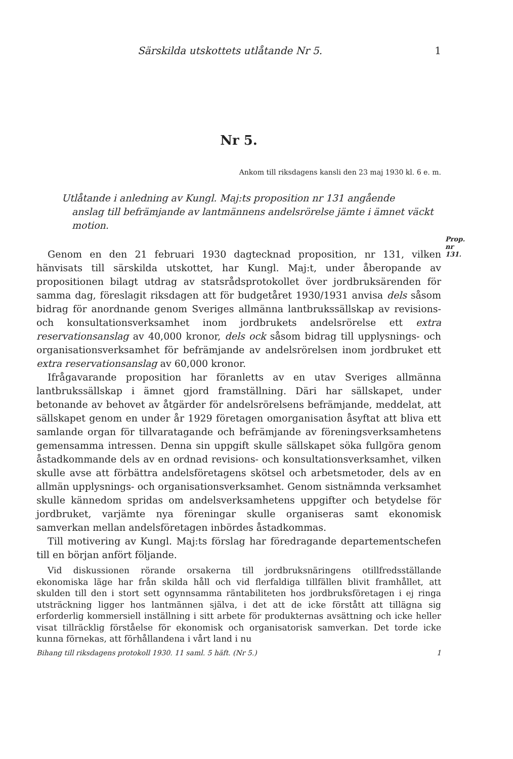Särskilda utskottets utlåtande Nr 5. 1
Nr 5.
Ankom till riksdagens kansli den 23 maj 1930 kl. 6 e. m.
Utlåtande i anledning av Kungl. Maj:ts proposition nr 131 angående
anslag till befrämjande av lantmännens andelsrörelse jämte i ämnet väckt motion.
Prop. nr 131.
Genom en den 21 februari 1930 dagtecknad proposition, nr 131, vilken hänvisats till särskilda utskottet, har Kungl. Maj:t, under åberopande av propositionen bilagt utdrag av statsrådsprotokollet över jordbruksärenden för samma dag, föreslagit riksdagen att för budgetåret 1930/1931 anvisa dels såsom bidrag för anordnande genom Sveriges allmänna lantbrukssällskap av revisions- och konsultationsverksamhet inom jordbrukets andelsrörelse ett extra reservationsanslag av 40,000 kronor, dels ock såsom bidrag till upplysnings- och organisationsverksamhet för befrämjande av andelsrörelsen inom jordbruket ett extra reservationsanslag av 60,000 kronor.
Ifrågavarande proposition har föranletts av en utav Sveriges allmänna lantbrukssällskap i ämnet gjord framställning. Däri har sällskapet, under betonande av behovet av åtgärder för andelsrörelsens befrämjande, meddelat, att sällskapet genom en under år 1929 företagen omorganisation åsyftat att bliva ett samlande organ för tillvaratagande och befrämjande av föreningsverksamhetens gemensamma intressen. Denna sin uppgift skulle sällskapet söka fullgöra genom åstadkommande dels av en ordnad revisions- och konsultationsverksamhet, vilken skulle avse att förbättra andelsföretagens skötsel och arbetsmetoder, dels av en allmän upplysnings- och organisationsverksamhet. Genom sistnämnda verksamhet skulle kännedom spridas om andelsverksamhetens uppgifter och betydelse för jordbruket, varjämte nya föreningar skulle organiseras samt ekonomisk samverkan mellan andelsföretagen inbördes åstadkommas.
Till motivering av Kungl. Maj:ts förslag har föredragande departementschefen till en början anfört följande.
Vid diskussionen rörande orsakerna till jordbruksnäringens otillfredsställande ekonomiska läge har från skilda håll och vid flerfaldiga tillfällen blivit framhållet, att skulden till den i stort sett ogynnsamma räntabiliteten hos jordbruksföretagen i ej ringa utsträckning ligger hos lantmännen själva, i det att de icke förstått att tillägna sig erforderlig kommersiell inställning i sitt arbete för produkternas avsättning och icke heller visat tillräcklig förståelse för ekonomisk och organisatorisk samverkan. Det torde icke kunna förnekas, att förhållandena i vårt land i nu
Bihang till riksdagens protokoll 1930. 11 saml. 5 häft. (Nr 5.) 1